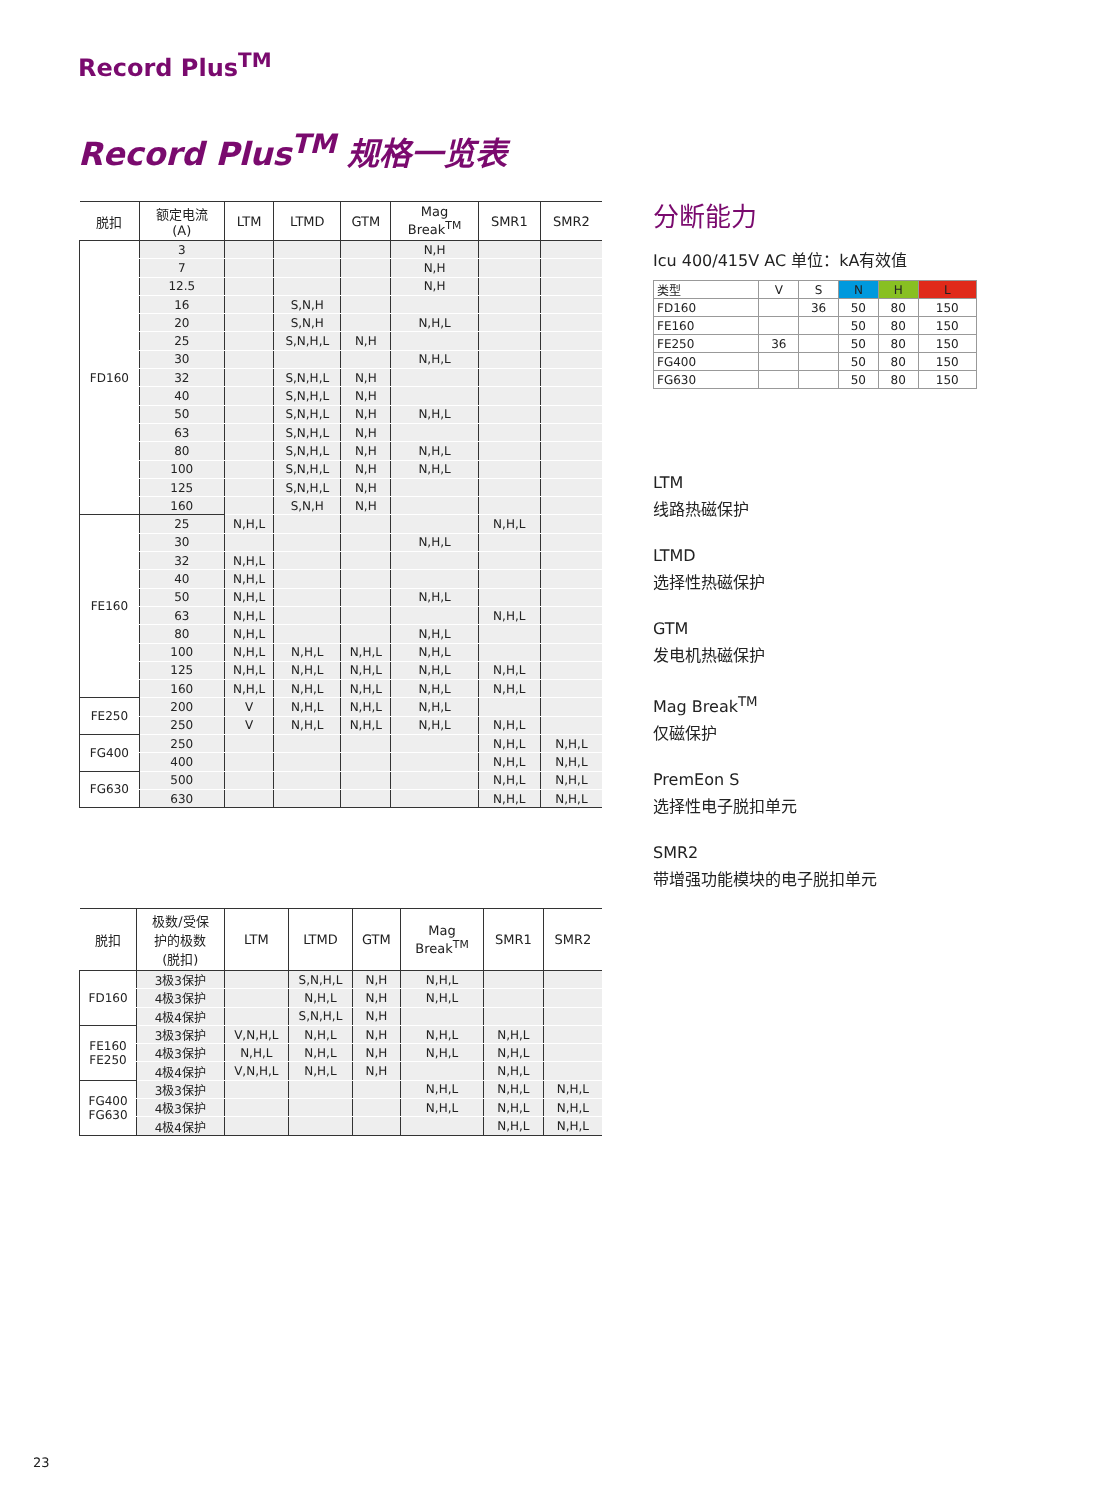Record Plus<sup>TM</sup>
Record Plus<sup>TM</sup> 规格一览表
| 脱扣 | 额定电流 (A) | LTM | LTMD | GTM | Mag Break<sup>TM</sup> | SMR1 | SMR2 |
| --- | --- | --- | --- | --- | --- | --- | --- |
| FD160 | 3 | | | | N,H | | |
| | 7 | | | | N,H | | |
| | 12.5 | | | | N,H | | |
| | 16 | | S,N,H | | | | |
| | 20 | | S,N,H | | N,H,L | | |
| | 25 | | S,N,H,L | N,H | | | |
| | 30 | | | | N,H,L | | |
| | 32 | | S,N,H,L | N,H | | | |
| | 40 | | S,N,H,L | N,H | | | |
| | 50 | | S,N,H,L | N,H | N,H,L | | |
| | 63 | | S,N,H,L | N,H | | | |
| | 80 | | S,N,H,L | N,H | N,H,L | | |
| | 100 | | S,N,H,L | N,H | N,H,L | | |
| | 125 | | S,N,H,L | N,H | | | |
| | 160 | | S,N,H | N,H | | | |
| FE160 | 25 | N,H,L | | | | N,H,L | |
| | 30 | | | | N,H,L | | |
| | 32 | N,H,L | | | | | |
| | 40 | N,H,L | | | | | |
| | 50 | N,H,L | | | N,H,L | | |
| | 63 | N,H,L | | | | N,H,L | |
| | 80 | N,H,L | | | N,H,L | | |
| | 100 | N,H,L | N,H,L | N,H,L | N,H,L | | |
| | 125 | N,H,L | N,H,L | N,H,L | N,H,L | N,H,L | |
| | 160 | N,H,L | N,H,L | N,H,L | N,H,L | N,H,L | |
| FE250 | 200 | V | N,H,L | N,H,L | N,H,L | | |
| | 250 | V | N,H,L | N,H,L | N,H,L | N,H,L | |
| FG400 | 250 | | | | | N,H,L | N,H,L |
| | 400 | | | | | N,H,L | N,H,L |
| FG630 | 500 | | | | | N,H,L | N,H,L |
| | 630 | | | | | N,H,L | N,H,L |
| 脱扣 | 极数/受保 护的极数 (脱扣) | LTM | LTMD | GTM | Mag Break<sup>TM</sup> | SMR1 | SMR2 |
| --- | --- | --- | --- | --- | --- | --- | --- |
| FD160 | 3极3保护 | | S,N,H,L | N,H | N,H,L | | |
| | 4极3保护 | | N,H,L | N,H | N,H,L | | |
| | 4极4保护 | | S,N,H,L | N,H | | | |
| FE160 FE250 | 3极3保护 | V,N,H,L | N,H,L | N,H | N,H,L | N,H,L | |
| | 4极3保护 | N,H,L | N,H,L | N,H | N,H,L | N,H,L | |
| | 4极4保护 | V,N,H,L | N,H,L | N,H | | N,H,L | |
| FG400 FG630 | 3极3保护 | | | | N,H,L | N,H,L | N,H,L |
| | 4极3保护 | | | | N,H,L | N,H,L | N,H,L |
| | 4极4保护 | | | | | N,H,L | N,H,L |
分断能力
Icu 400/415V AC 单位：kA有效值
| 类型 | V | S | N | H | L |
| --- | --- | --- | --- | --- | --- |
| FD160 | | 36 | 50 | 80 | 150 |
| FE160 | | | 50 | 80 | 150 |
| FE250 | 36 | | 50 | 80 | 150 |
| FG400 | | | 50 | 80 | 150 |
| FG630 | | | 50 | 80 | 150 |
LTM
线路热磁保护
LTMD
选择性热磁保护
GTM
发电机热磁保护
Mag Break<sup>TM</sup>
仅磁保护
PremEon S
选择性电子脱扣单元
SMR2
带增强功能模块的电子脱扣单元
23